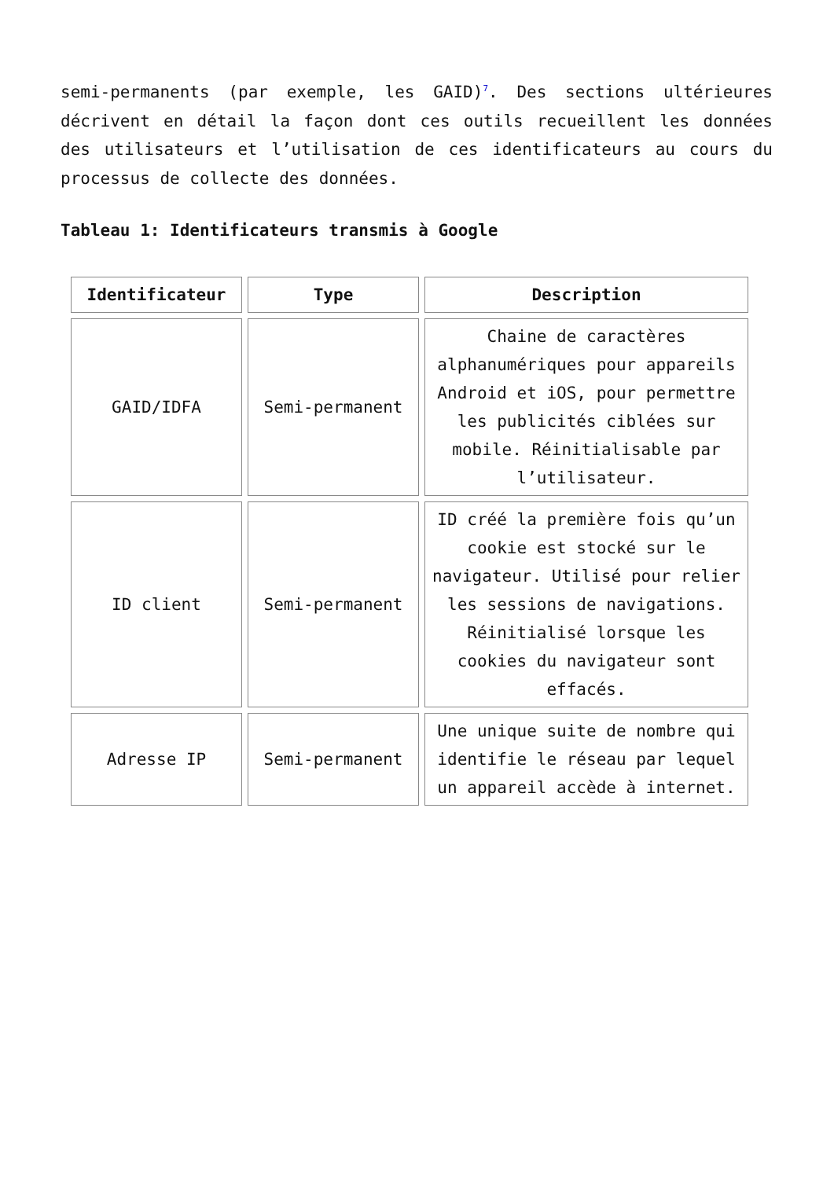semi-permanents (par exemple, les GAID)<sup>7</sup>. Des sections ultérieures décrivent en détail la façon dont ces outils recueillent les données des utilisateurs et l’utilisation de ces identificateurs au cours du processus de collecte des données.
Tableau 1: Identificateurs transmis à Google
| Identificateur | Type | Description |
| --- | --- | --- |
| GAID/IDFA | Semi-permanent | Chaine de caractères alphanumériques pour appareils Android et iOS, pour permettre les publicités ciblées sur mobile. Réinitialisable par l’utilisateur. |
| ID client | Semi-permanent | ID créé la première fois qu’un cookie est stocké sur le navigateur. Utilisé pour relier les sessions de navigations. Réinitialisé lorsque les cookies du navigateur sont effacés. |
| Adresse IP | Semi-permanent | Une unique suite de nombre qui identifie le réseau par lequel un appareil accède à internet. |